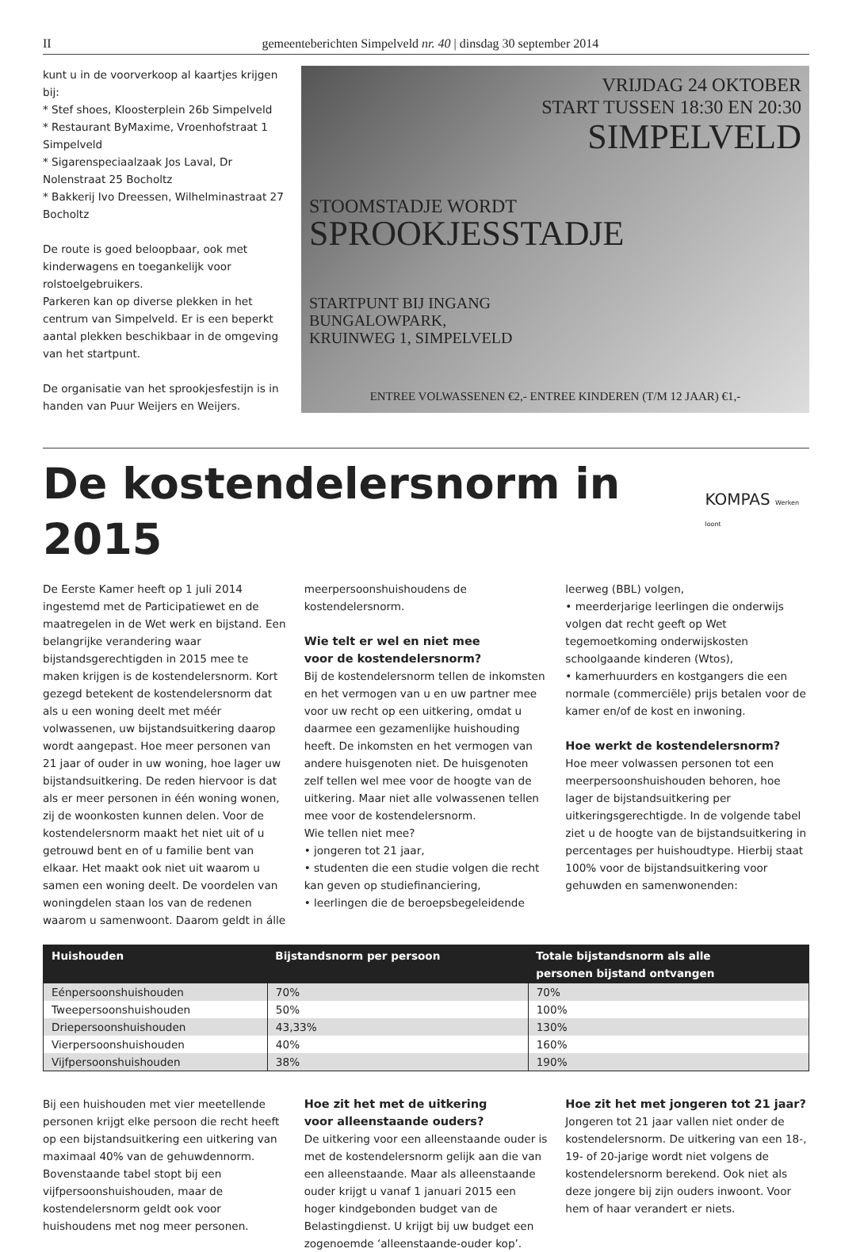II gemeenteberichten Simpelveld nr. 40 | dinsdag 30 september 2014
kunt u in de voorverkoop al kaartjes krijgen bij:
* Stef shoes, Kloosterplein 26b Simpelveld
* Restaurant ByMaxime, Vroenhofstraat 1 Simpelveld
* Sigarenspeciaalzaak Jos Laval, Dr Nolenstraat 25 Bocholtz
* Bakkerij Ivo Dreessen, Wilhelminastraat 27 Bocholtz
De route is goed beloopbaar, ook met kinderwagens en toegankelijk voor rolstoelgebruikers.
Parkeren kan op diverse plekken in het centrum van Simpelveld. Er is een beperkt aantal plekken beschikbaar in de omgeving van het startpunt.
De organisatie van het sprookjesfestijn is in handen van Puur Weijers en Weijers.
VRIJDAG 24 OKTOBER
START TUSSEN 18:30 EN 20:30
SIMPELVELD
STOOMSTADJE WORDT
SPROOKJESSTADJE
STARTPUNT BIJ INGANG
BUNGALOWPARK,
KRUINWEG 1, SIMPELVELD
ENTREE VOLWASSENEN €2,- ENTREE KINDEREN (T/M 12 JAAR) €1,-
De kostendelersnorm in 2015
KOMPAS Werken loont
De Eerste Kamer heeft op 1 juli 2014 ingestemd met de Participatiewet en de maatregelen in de Wet werk en bijstand. Een belangrijke verandering waar bijstandsgerechtigden in 2015 mee te maken krijgen is de kostendelersnorm. Kort gezegd betekent de kostendelersnorm dat als u een woning deelt met méér volwassenen, uw bijstandsuitkering daarop wordt aangepast. Hoe meer personen van 21 jaar of ouder in uw woning, hoe lager uw bijstandsuitkering. De reden hiervoor is dat als er meer personen in één woning wonen, zij de woonkosten kunnen delen. Voor de kostendelersnorm maakt het niet uit of u getrouwd bent en of u familie bent van elkaar. Het maakt ook niet uit waarom u samen een woning deelt. De voordelen van woningdelen staan los van de redenen waarom u samenwoont. Daarom geldt in álle
meerpersoonshuishoudens de kostendelersnorm.
Wie telt er wel en niet mee
voor de kostendelersnorm?
Bij de kostendelersnorm tellen de inkomsten en het vermogen van u en uw partner mee voor uw recht op een uitkering, omdat u daarmee een gezamenlijke huishouding heeft. De inkomsten en het vermogen van andere huisgenoten niet. De huisgenoten zelf tellen wel mee voor de hoogte van de uitkering. Maar niet alle volwassenen tellen mee voor de kostendelersnorm.
Wie tellen niet mee?
• jongeren tot 21 jaar,
• studenten die een studie volgen die recht kan geven op studiefinanciering,
• leerlingen die de beroepsbegeleidende
leerweg (BBL) volgen,
• meerderjarige leerlingen die onderwijs volgen dat recht geeft op Wet tegemoetkoming onderwijskosten schoolgaande kinderen (Wtos),
• kamerhuurders en kostgangers die een normale (commerciële) prijs betalen voor de kamer en/of de kost en inwoning.
Hoe werkt de kostendelersnorm?
Hoe meer volwassen personen tot een meerpersoonshuishouden behoren, hoe lager de bijstandsuitkering per uitkeringsgerechtigde. In de volgende tabel ziet u de hoogte van de bijstandsuitkering in percentages per huishoudtype. Hierbij staat 100% voor de bijstandsuitkering voor gehuwden en samenwonenden:
| Huishouden | Bijstandsnorm per persoon | Totale bijstandsnorm als alle personen bijstand ontvangen |
| --- | --- | --- |
| Eénpersoonshuishouden | 70% | 70% |
| Tweepersoonshuishouden | 50% | 100% |
| Driepersoonshuishouden | 43,33% | 130% |
| Vierpersoonshuishouden | 40% | 160% |
| Vijfpersoonshuishouden | 38% | 190% |
Bij een huishouden met vier meetellende personen krijgt elke persoon die recht heeft op een bijstandsuitkering een uitkering van maximaal 40% van de gehuwdennorm. Bovenstaande tabel stopt bij een vijfpersoonshuishouden, maar de kostendelersnorm geldt ook voor huishoudens met nog meer personen.
Hoe zit het met de uitkering
voor alleenstaande ouders?
De uitkering voor een alleenstaande ouder is met de kostendelersnorm gelijk aan die van een alleenstaande. Maar als alleenstaande ouder krijgt u vanaf 1 januari 2015 een hoger kindgebonden budget van de Belastingdienst. U krijgt bij uw budget een zogenoemde ‘alleenstaande-ouder kop’.
Hoe zit het met jongeren tot 21 jaar?
Jongeren tot 21 jaar vallen niet onder de kostendelersnorm. De uitkering van een 18-, 19- of 20-jarige wordt niet volgens de kostendelersnorm berekend. Ook niet als deze jongere bij zijn ouders inwoont. Voor hem of haar verandert er niets.